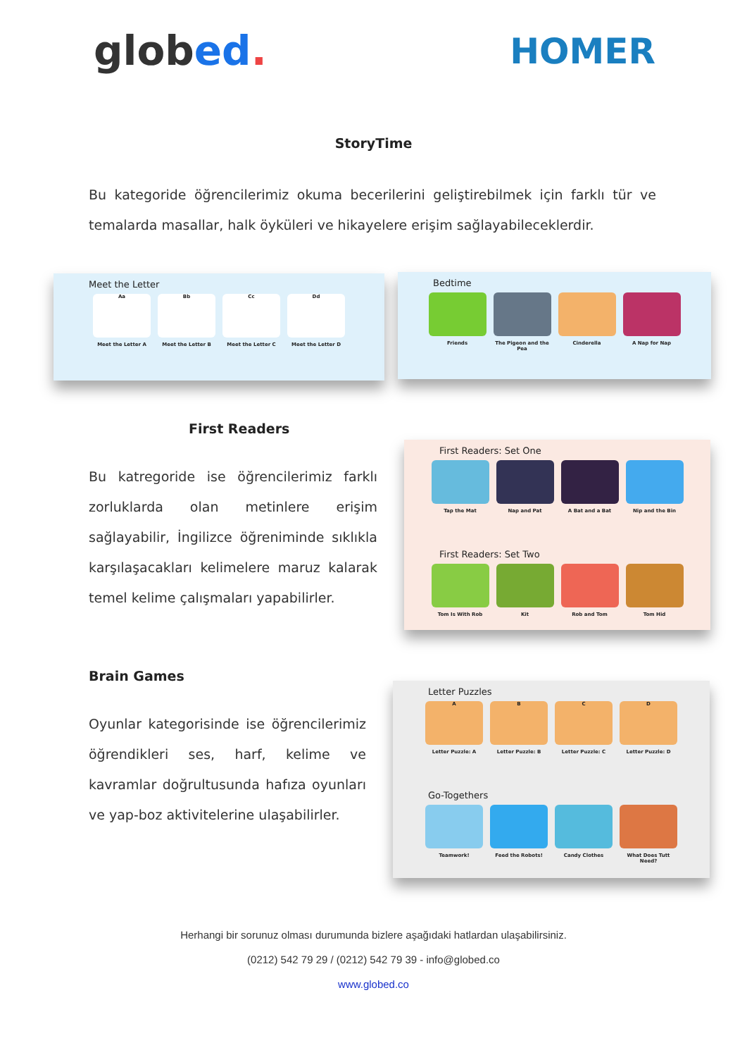globed.
HOMER
StoryTime
Bu kategoride öğrencilerimiz okuma becerilerini geliştirebilmek için farklı tür ve temalarda masallar, halk öyküleri ve hikayelere erişim sağlayabileceklerdir.
Meet the Letter
Aa
Meet the Letter A
Bb
Meet the Letter B
Cc
Meet the Letter C
Dd
Meet the Letter D
Bedtime
Friends The Pigeon and the Pea
Cinderella A Nap for Nap
First Readers
Bu katregoride ise öğrencilerimiz farklı zorluklarda olan metinlere erişim sağlayabilir, İngilizce öğreniminde sıklıkla karşılaşacakları kelimelere maruz kalarak temel kelime çalışmaları yapabilirler.
First Readers: Set One
Tap the Mat Nap and Pat A Bat and a Bat Nip and the Bin
First Readers: Set Two
Tom Is With Rob Kit Rob and Tom Tom Hid
Brain Games
Oyunlar kategorisinde ise öğrencilerimiz öğrendikleri ses, harf, kelime ve kavramlar doğrultusunda hafıza oyunları ve yap-boz aktivitelerine ulaşabilirler.
Letter Puzzles
A
Letter Puzzle: A
B
Letter Puzzle: B
C
Letter Puzzle: C
D
Letter Puzzle: D
Go-Togethers
Teamwork! Feed the Robots! Candy Clothes What Does Tutt Need?
Herhangi bir sorunuz olması durumunda bizlere aşağıdaki hatlardan ulaşabilirsiniz.
(0212) 542 79 29 / (0212) 542 79 39 - info@globed.co
www.globed.co